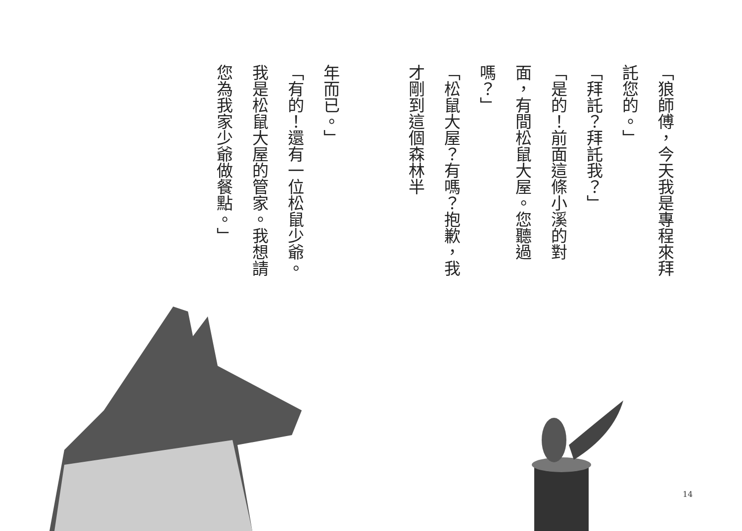「狼師傅，今天我是專程來拜託您的。」
「拜託？拜託我？」
「是的！前面這條小溪的對面，有間松鼠大屋。您聽過嗎？」
「松鼠大屋？有嗎？抱歉，我才剛到這個森林半
年而已。」
「有的！還有一位松鼠少爺。我是松鼠大屋的管家。我想請您為我家少爺做餐點。」
14